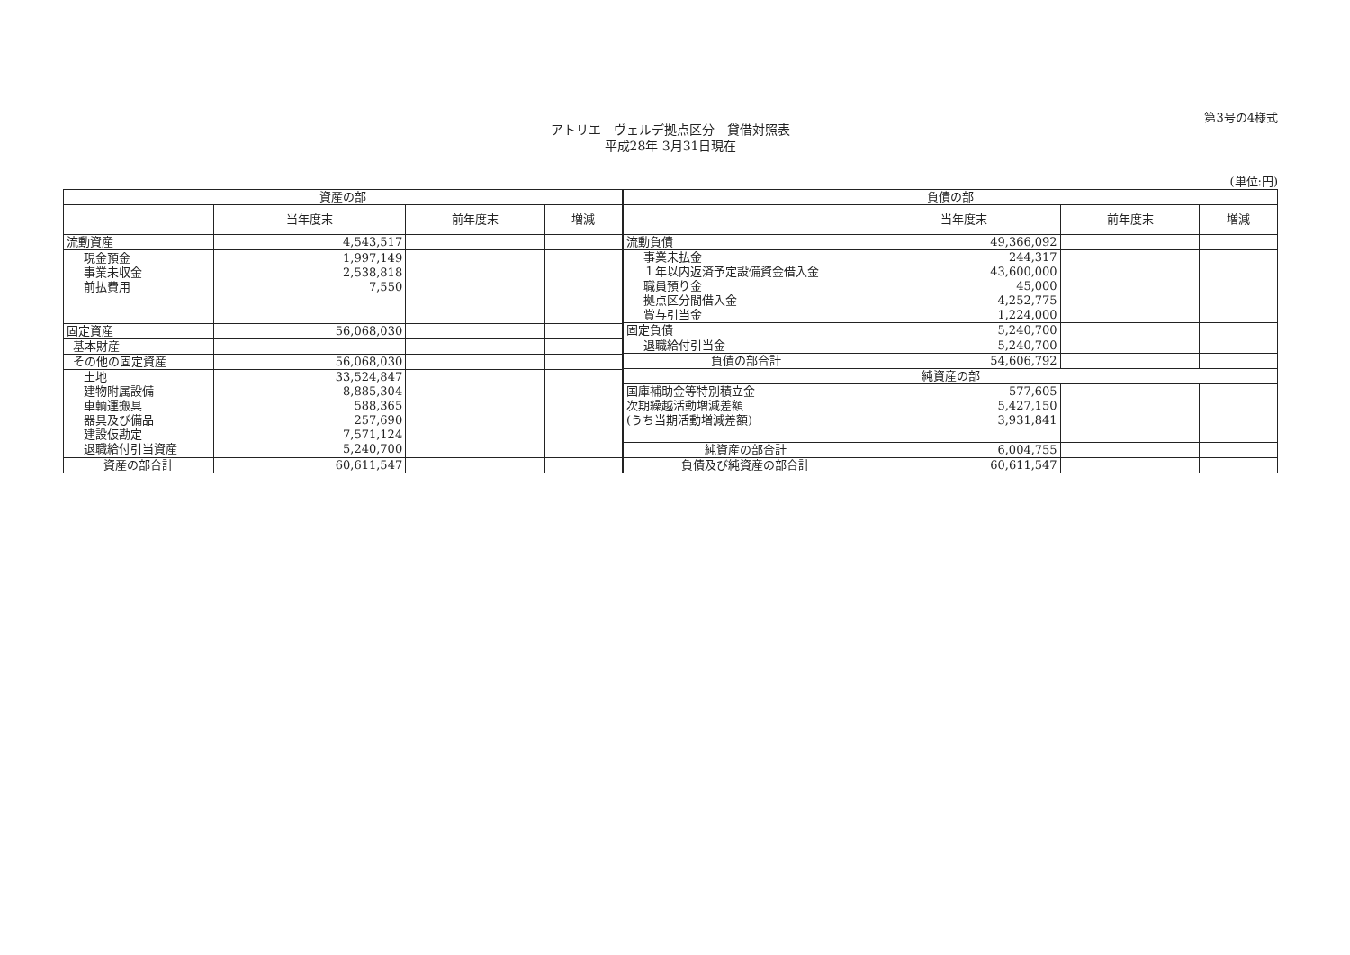第3号の4様式
アトリエ　ヴェルデ拠点区分　貸借対照表
平成28年 3月31日現在
(単位:円)
| 資産の部 | | | |
| --- | --- | --- | --- |
| | 当年度末 | 前年度末 | 増減 |
| 流動資産 | 4,543,517 | | |
| 現金預金 事業未収金 前払費用 | 1,997,149 2,538,818 7,550 | | |
| 固定資産 | 56,068,030 | | |
| 基本財産 | | | |
| その他の固定資産 | 56,068,030 | | |
| 土地 建物附属設備 車輌運搬具 器具及び備品 建設仮勘定 退職給付引当資産 | 33,524,847 8,885,304 588,365 257,690 7,571,124 5,240,700 | | |
| 資産の部合計 | 60,611,547 | | |
| 負債の部 | | | |
| --- | --- | --- | --- |
| | 当年度末 | 前年度末 | 増減 |
| 流動負債 | 49,366,092 | | |
| 事業未払金 １年以内返済予定設備資金借入金 職員預り金 拠点区分間借入金 賞与引当金 | 244,317 43,600,000 45,000 4,252,775 1,224,000 | | |
| 固定負債 | 5,240,700 | | |
| 退職給付引当金 | 5,240,700 | | |
| 負債の部合計 | 54,606,792 | | |
| 純資産の部 | | | |
| 国庫補助金等特別積立金 次期繰越活動増減差額 (うち当期活動増減差額) | 577,605 5,427,150 3,931,841 | | |
| 純資産の部合計 | 6,004,755 | | |
| 負債及び純資産の部合計 | 60,611,547 | | |